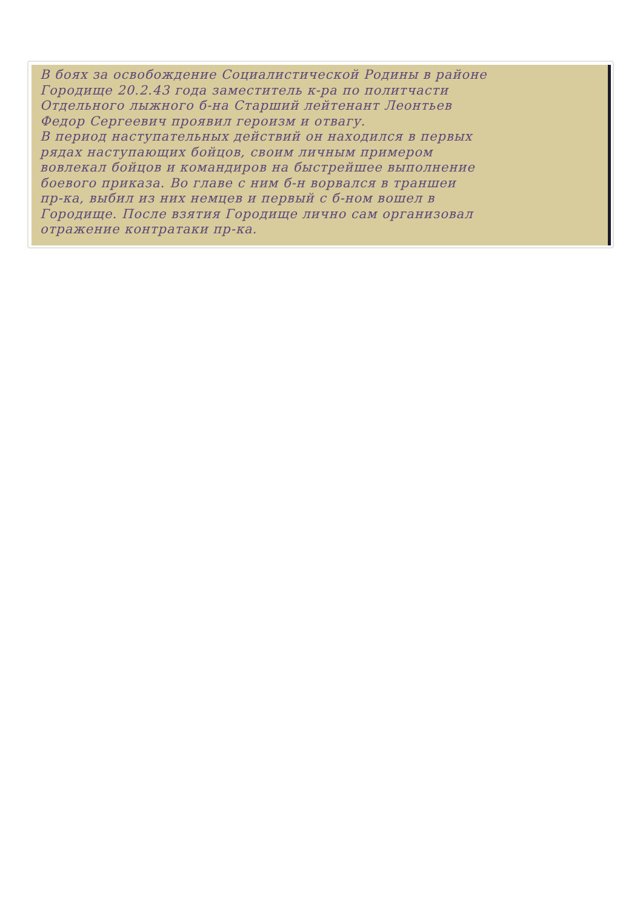В боях за освобождение Социалистической Родины в районе
Городище 20.2.43 года заместитель к-ра по политчасти
Отдельного лыжного б-на Старший лейтенант Леонтьев
Федор Сергеевич проявил героизм и отвагу.
В период наступательных действий он находился в первых
рядах наступающих бойцов, своим личным примером
вовлекал бойцов и командиров на быстрейшее выполнение
боевого приказа. Во главе с ним б-н ворвался в траншеи
пр-ка, выбил из них немцев и первый с б-ном вошел в
Городище. После взятия Городище лично сам организовал
отражение контратаки пр-ка.